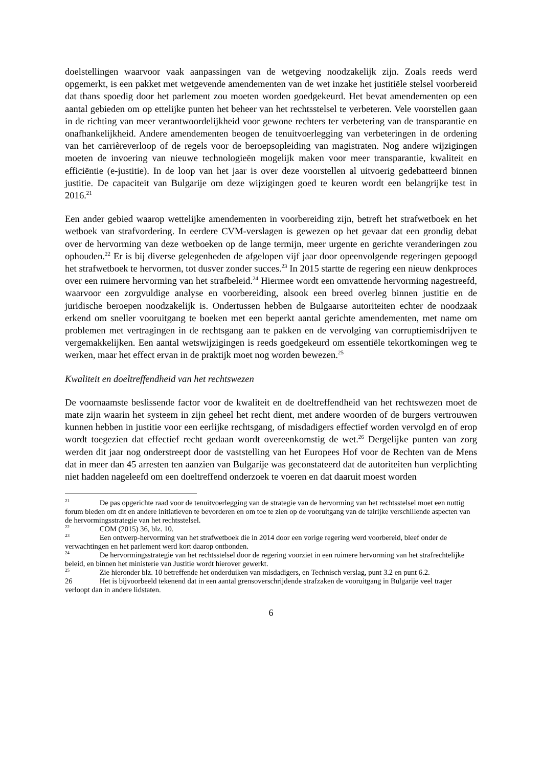doelstellingen waarvoor vaak aanpassingen van de wetgeving noodzakelijk zijn. Zoals reeds werd opgemerkt, is een pakket met wetgevende amendementen van de wet inzake het justitiële stelsel voorbereid dat thans spoedig door het parlement zou moeten worden goedgekeurd. Het bevat amendementen op een aantal gebieden om op ettelijke punten het beheer van het rechtsstelsel te verbeteren. Vele voorstellen gaan in de richting van meer verantwoordelijkheid voor gewone rechters ter verbetering van de transparantie en onafhankelijkheid. Andere amendementen beogen de tenuitvoerlegging van verbeteringen in de ordening van het carrièreverloop of de regels voor de beroepsopleiding van magistraten. Nog andere wijzigingen moeten de invoering van nieuwe technologieën mogelijk maken voor meer transparantie, kwaliteit en efficiëntie (e-justitie). In de loop van het jaar is over deze voorstellen al uitvoerig gedebatteerd binnen justitie. De capaciteit van Bulgarije om deze wijzigingen goed te keuren wordt een belangrijke test in 2016.<sup>21</sup>
Een ander gebied waarop wettelijke amendementen in voorbereiding zijn, betreft het strafwetboek en het wetboek van strafvordering. In eerdere CVM-verslagen is gewezen op het gevaar dat een grondig debat over de hervorming van deze wetboeken op de lange termijn, meer urgente en gerichte veranderingen zou ophouden.<sup>22</sup> Er is bij diverse gelegenheden de afgelopen vijf jaar door opeenvolgende regeringen gepoogd het strafwetboek te hervormen, tot dusver zonder succes.<sup>23</sup> In 2015 startte de regering een nieuw denkproces over een ruimere hervorming van het strafbeleid.<sup>24</sup> Hiermee wordt een omvattende hervorming nagestreefd, waarvoor een zorgvuldige analyse en voorbereiding, alsook een breed overleg binnen justitie en de juridische beroepen noodzakelijk is. Ondertussen hebben de Bulgaarse autoriteiten echter de noodzaak erkend om sneller vooruitgang te boeken met een beperkt aantal gerichte amendementen, met name om problemen met vertragingen in de rechtsgang aan te pakken en de vervolging van corruptiemisdrijven te vergemakkelijken. Een aantal wetswijzigingen is reeds goedgekeurd om essentiële tekortkomingen weg te werken, maar het effect ervan in de praktijk moet nog worden bewezen.<sup>25</sup>
Kwaliteit en doeltreffendheid van het rechtswezen
De voornaamste beslissende factor voor de kwaliteit en de doeltreffendheid van het rechtswezen moet de mate zijn waarin het systeem in zijn geheel het recht dient, met andere woorden of de burgers vertrouwen kunnen hebben in justitie voor een eerlijke rechtsgang, of misdadigers effectief worden vervolgd en of erop wordt toegezien dat effectief recht gedaan wordt overeenkomstig de wet.<sup>26</sup> Dergelijke punten van zorg werden dit jaar nog onderstreept door de vaststelling van het Europees Hof voor de Rechten van de Mens dat in meer dan 45 arresten ten aanzien van Bulgarije was geconstateerd dat de autoriteiten hun verplichting niet hadden nageleefd om een doeltreffend onderzoek te voeren en dat daaruit moest worden
<sup>21</sup> De pas opgerichte raad voor de tenuitvoerlegging van de strategie van de hervorming van het rechtsstelsel moet een nuttig forum bieden om dit en andere initiatieven te bevorderen en om toe te zien op de vooruitgang van de talrijke verschillende aspecten van de hervormingsstrategie van het rechtsstelsel.
<sup>22</sup> COM (2015) 36, blz. 10.
<sup>23</sup> Een ontwerp-hervorming van het strafwetboek die in 2014 door een vorige regering werd voorbereid, bleef onder de verwachtingen en het parlement werd kort daarop ontbonden.
<sup>24</sup> De hervormingsstrategie van het rechtsstelsel door de regering voorziet in een ruimere hervorming van het strafrechtelijke beleid, en binnen het ministerie van Justitie wordt hierover gewerkt.
<sup>25</sup> Zie hieronder blz. 10 betreffende het onderduiken van misdadigers, en Technisch verslag, punt 3.2 en punt 6.2.
26 Het is bijvoorbeeld tekenend dat in een aantal grensoverschrijdende strafzaken de vooruitgang in Bulgarije veel trager verloopt dan in andere lidstaten.
6